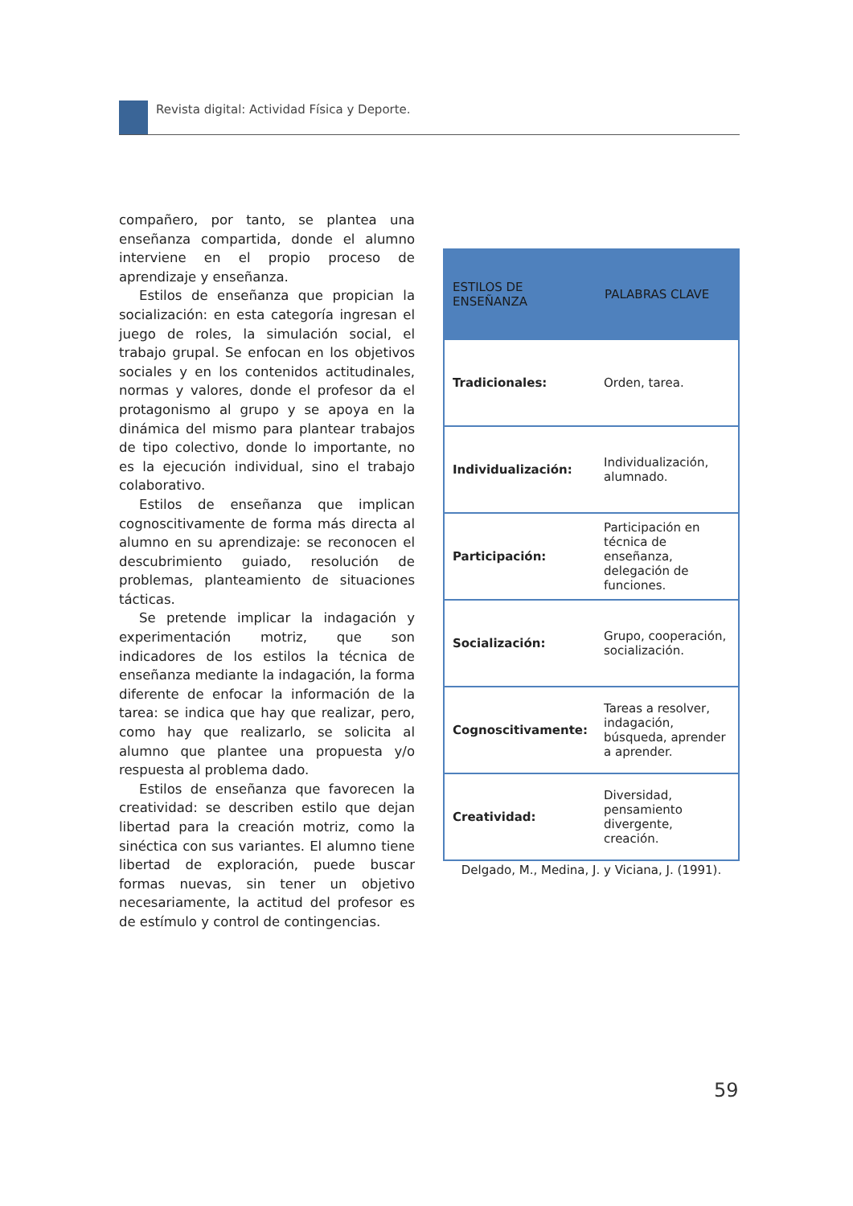Revista digital: Actividad Física y Deporte.
compañero, por tanto, se plantea una enseñanza compartida, donde el alumno interviene en el propio proceso de aprendizaje y enseñanza.
Estilos de enseñanza que propician la socialización: en esta categoría ingresan el juego de roles, la simulación social, el trabajo grupal. Se enfocan en los objetivos sociales y en los contenidos actitudinales, normas y valores, donde el profesor da el protagonismo al grupo y se apoya en la dinámica del mismo para plantear trabajos de tipo colectivo, donde lo importante, no es la ejecución individual, sino el trabajo colaborativo.
Estilos de enseñanza que implican cognoscitivamente de forma más directa al alumno en su aprendizaje: se reconocen el descubrimiento guiado, resolución de problemas, planteamiento de situaciones tácticas.
Se pretende implicar la indagación y experimentación motriz, que son indicadores de los estilos la técnica de enseñanza mediante la indagación, la forma diferente de enfocar la información de la tarea: se indica que hay que realizar, pero, como hay que realizarlo, se solicita al alumno que plantee una propuesta y/o respuesta al problema dado.
Estilos de enseñanza que favorecen la creatividad: se describen estilo que dejan libertad para la creación motriz, como la sinéctica con sus variantes. El alumno tiene libertad de exploración, puede buscar formas nuevas, sin tener un objetivo necesariamente, la actitud del profesor es de estímulo y control de contingencias.
| ESTILOS DE ENSEÑANZA | PALABRAS CLAVE |
| --- | --- |
| Tradicionales: | Orden, tarea. |
| Individualización: | Individualización, alumnado. |
| Participación: | Participación en técnica de enseñanza, delegación de funciones. |
| Socialización: | Grupo, cooperación, socialización. |
| Cognoscitivamente: | Tareas a resolver, indagación, búsqueda, aprender a aprender. |
| Creatividad: | Diversidad, pensamiento divergente, creación. |
Delgado, M., Medina, J. y Viciana, J. (1991).
59